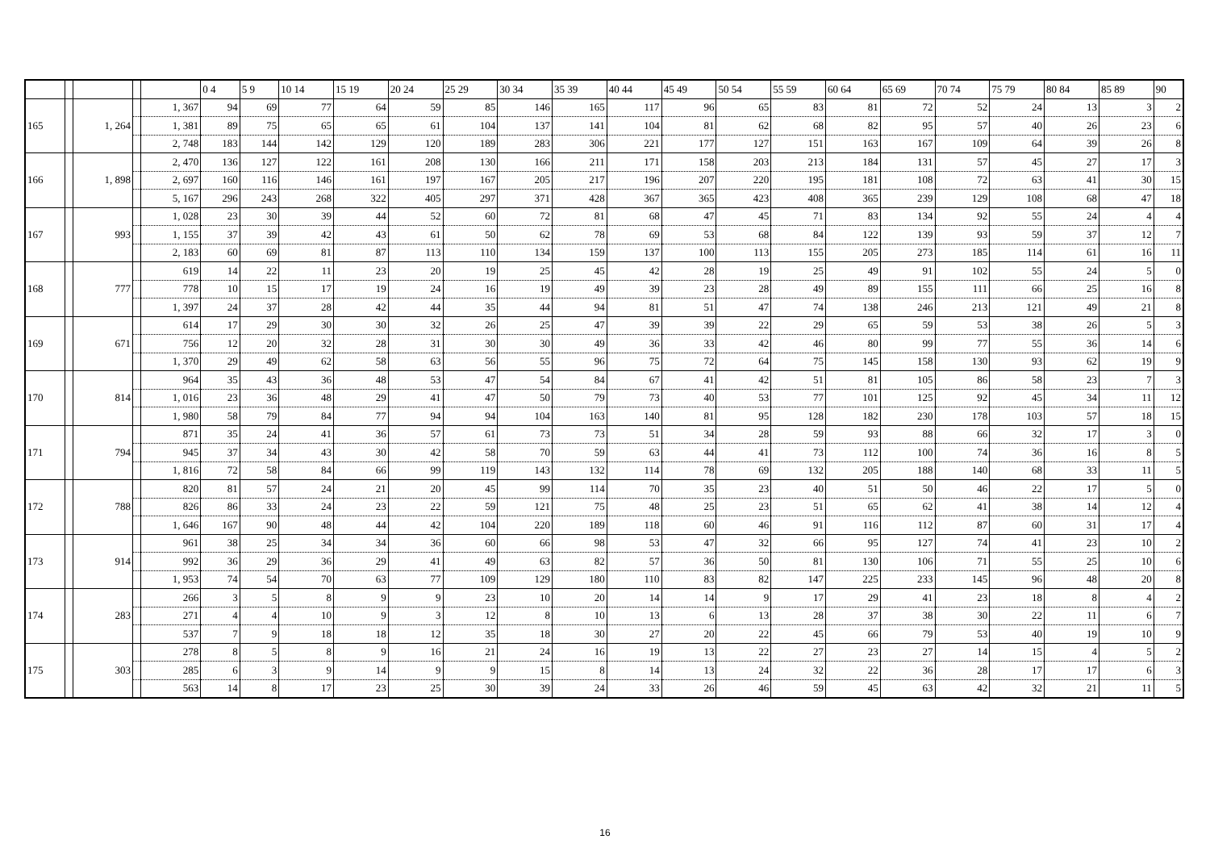| | | | | | 0 4 | 5 9 | 10 14 | 15 19 | 20 24 | 25 29 | 30 34 | 35 39 | 40 44 | 45 49 | 50 54 | 55 59 | 60 64 | 65 69 | 70 74 | 75 79 | 80 84 | 85 89 | 90 |
| --- | --- | --- | --- | --- | --- | --- | --- | --- | --- | --- | --- | --- | --- | --- | --- | --- | --- | --- | --- | --- | --- | --- | --- |
| 165 | | 1, 264 | | 1, 367 | 94 | 69 | 77 | 64 | 59 | 85 | 146 | 165 | 117 | 96 | 65 | 83 | 81 | 72 | 52 | 24 | 13 | 3 | 2 |
| | | | | 1, 381 | 89 | 75 | 65 | 65 | 61 | 104 | 137 | 141 | 104 | 81 | 62 | 68 | 82 | 95 | 57 | 40 | 26 | 23 | 6 |
| | | | | 2, 748 | 183 | 144 | 142 | 129 | 120 | 189 | 283 | 306 | 221 | 177 | 127 | 151 | 163 | 167 | 109 | 64 | 39 | 26 | 8 |
| 166 | | 1, 898 | | 2, 470 | 136 | 127 | 122 | 161 | 208 | 130 | 166 | 211 | 171 | 158 | 203 | 213 | 184 | 131 | 57 | 45 | 27 | 17 | 3 |
| | | | | 2, 697 | 160 | 116 | 146 | 161 | 197 | 167 | 205 | 217 | 196 | 207 | 220 | 195 | 181 | 108 | 72 | 63 | 41 | 30 | 15 |
| | | | | 5, 167 | 296 | 243 | 268 | 322 | 405 | 297 | 371 | 428 | 367 | 365 | 423 | 408 | 365 | 239 | 129 | 108 | 68 | 47 | 18 |
| 167 | | 993 | | 1, 028 | 23 | 30 | 39 | 44 | 52 | 60 | 72 | 81 | 68 | 47 | 45 | 71 | 83 | 134 | 92 | 55 | 24 | 4 | 4 |
| | | | | 1, 155 | 37 | 39 | 42 | 43 | 61 | 50 | 62 | 78 | 69 | 53 | 68 | 84 | 122 | 139 | 93 | 59 | 37 | 12 | 7 |
| | | | | 2, 183 | 60 | 69 | 81 | 87 | 113 | 110 | 134 | 159 | 137 | 100 | 113 | 155 | 205 | 273 | 185 | 114 | 61 | 16 | 11 |
| 168 | | 777 | | 619 | 14 | 22 | 11 | 23 | 20 | 19 | 25 | 45 | 42 | 28 | 19 | 25 | 49 | 91 | 102 | 55 | 24 | 5 | 0 |
| | | | | 778 | 10 | 15 | 17 | 19 | 24 | 16 | 19 | 49 | 39 | 23 | 28 | 49 | 89 | 155 | 111 | 66 | 25 | 16 | 8 |
| | | | | 1, 397 | 24 | 37 | 28 | 42 | 44 | 35 | 44 | 94 | 81 | 51 | 47 | 74 | 138 | 246 | 213 | 121 | 49 | 21 | 8 |
| 169 | | 671 | | 614 | 17 | 29 | 30 | 30 | 32 | 26 | 25 | 47 | 39 | 39 | 22 | 29 | 65 | 59 | 53 | 38 | 26 | 5 | 3 |
| | | | | 756 | 12 | 20 | 32 | 28 | 31 | 30 | 30 | 49 | 36 | 33 | 42 | 46 | 80 | 99 | 77 | 55 | 36 | 14 | 6 |
| | | | | 1, 370 | 29 | 49 | 62 | 58 | 63 | 56 | 55 | 96 | 75 | 72 | 64 | 75 | 145 | 158 | 130 | 93 | 62 | 19 | 9 |
| 170 | | 814 | | 964 | 35 | 43 | 36 | 48 | 53 | 47 | 54 | 84 | 67 | 41 | 42 | 51 | 81 | 105 | 86 | 58 | 23 | 7 | 3 |
| | | | | 1, 016 | 23 | 36 | 48 | 29 | 41 | 47 | 50 | 79 | 73 | 40 | 53 | 77 | 101 | 125 | 92 | 45 | 34 | 11 | 12 |
| | | | | 1, 980 | 58 | 79 | 84 | 77 | 94 | 94 | 104 | 163 | 140 | 81 | 95 | 128 | 182 | 230 | 178 | 103 | 57 | 18 | 15 |
| 171 | | 794 | | 871 | 35 | 24 | 41 | 36 | 57 | 61 | 73 | 73 | 51 | 34 | 28 | 59 | 93 | 88 | 66 | 32 | 17 | 3 | 0 |
| | | | | 945 | 37 | 34 | 43 | 30 | 42 | 58 | 70 | 59 | 63 | 44 | 41 | 73 | 112 | 100 | 74 | 36 | 16 | 8 | 5 |
| | | | | 1, 816 | 72 | 58 | 84 | 66 | 99 | 119 | 143 | 132 | 114 | 78 | 69 | 132 | 205 | 188 | 140 | 68 | 33 | 11 | 5 |
| 172 | | 788 | | 820 | 81 | 57 | 24 | 21 | 20 | 45 | 99 | 114 | 70 | 35 | 23 | 40 | 51 | 50 | 46 | 22 | 17 | 5 | 0 |
| | | | | 826 | 86 | 33 | 24 | 23 | 22 | 59 | 121 | 75 | 48 | 25 | 23 | 51 | 65 | 62 | 41 | 38 | 14 | 12 | 4 |
| | | | | 1, 646 | 167 | 90 | 48 | 44 | 42 | 104 | 220 | 189 | 118 | 60 | 46 | 91 | 116 | 112 | 87 | 60 | 31 | 17 | 4 |
| 173 | | 914 | | 961 | 38 | 25 | 34 | 34 | 36 | 60 | 66 | 98 | 53 | 47 | 32 | 66 | 95 | 127 | 74 | 41 | 23 | 10 | 2 |
| | | | | 992 | 36 | 29 | 36 | 29 | 41 | 49 | 63 | 82 | 57 | 36 | 50 | 81 | 130 | 106 | 71 | 55 | 25 | 10 | 6 |
| | | | | 1, 953 | 74 | 54 | 70 | 63 | 77 | 109 | 129 | 180 | 110 | 83 | 82 | 147 | 225 | 233 | 145 | 96 | 48 | 20 | 8 |
| 174 | | 283 | | 266 | 3 | 5 | 8 | 9 | 9 | 23 | 10 | 20 | 14 | 14 | 9 | 17 | 29 | 41 | 23 | 18 | 8 | 4 | 2 |
| | | | | 271 | 4 | 4 | 10 | 9 | 3 | 12 | 8 | 10 | 13 | 6 | 13 | 28 | 37 | 38 | 30 | 22 | 11 | 6 | 7 |
| | | | | 537 | 7 | 9 | 18 | 18 | 12 | 35 | 18 | 30 | 27 | 20 | 22 | 45 | 66 | 79 | 53 | 40 | 19 | 10 | 9 |
| 175 | | 303 | | 278 | 8 | 5 | 8 | 9 | 16 | 21 | 24 | 16 | 19 | 13 | 22 | 27 | 23 | 27 | 14 | 15 | 4 | 5 | 2 |
| | | | | 285 | 6 | 3 | 9 | 14 | 9 | 9 | 15 | 8 | 14 | 13 | 24 | 32 | 22 | 36 | 28 | 17 | 17 | 6 | 3 |
| | | | | 563 | 14 | 8 | 17 | 23 | 25 | 30 | 39 | 24 | 33 | 26 | 46 | 59 | 45 | 63 | 42 | 32 | 21 | 11 | 5 |
16